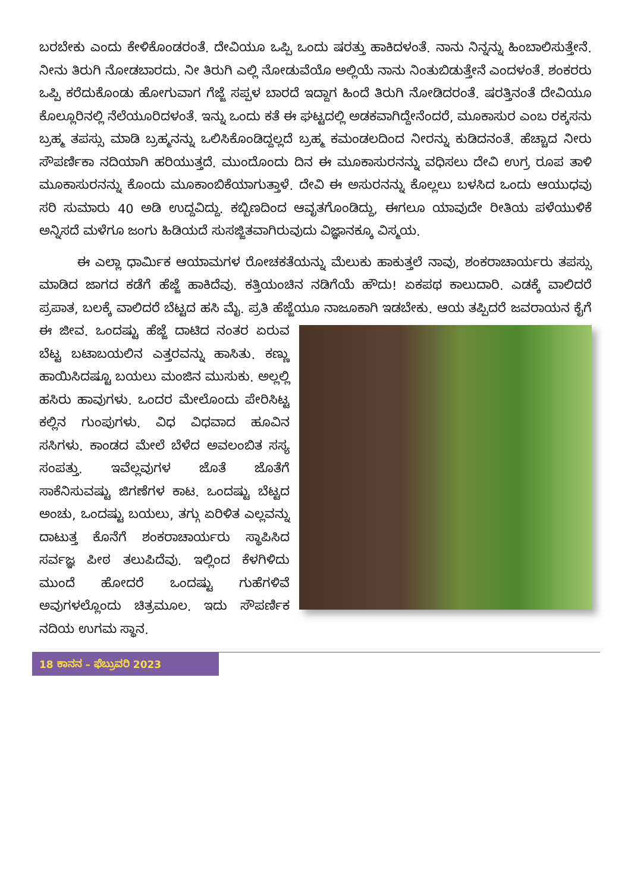ಬರಬೇಕು ಎಂದು ಕೇಳಿಕೊಂಡರಂತೆ. ದೇವಿಯೂ ಒಪ್ಪಿ ಒಂದು ಷರತ್ತು ಹಾಕಿದಳಂತೆ. ನಾನು ನಿನ್ನನ್ನು ಹಿಂಬಾಲಿಸುತ್ತೇನೆ. ನೀನು ತಿರುಗಿ ನೋಡಬಾರದು. ನೀ ತಿರುಗಿ ಎಲ್ಲಿ ನೋಡುವೆಯೊ ಅಲ್ಲಿಯೆ ನಾನು ನಿಂತುಬಿಡುತ್ತೇನೆ ಎಂದಳಂತೆ. ಶಂಕರರು ಒಪ್ಪಿ ಕರೆದುಕೊಂಡು ಹೋಗುವಾಗ ಗೆಜ್ಜೆ ಸಪ್ಪಳ ಬಾರದೆ ಇದ್ದಾಗ ಹಿಂದೆ ತಿರುಗಿ ನೋಡಿದರಂತೆ. ಷರತ್ತಿನಂತೆ ದೇವಿಯೂ ಕೊಲ್ಲೂರಿನಲ್ಲಿ ನೆಲೆಯೂರಿದಳಂತೆ. ಇನ್ನು ಒಂದು ಕತೆ ಈ ಘಟ್ಟದಲ್ಲಿ ಅಡಕವಾಗಿದ್ದೇನೆಂದರೆ, ಮೂಕಾಸುರ ಎಂಬ ರಕ್ಕಸನು ಬ್ರಹ್ಮ ತಪಸ್ಸು ಮಾಡಿ ಬ್ರಹ್ಮನನ್ನು ಒಲಿಸಿಕೊಂಡಿದ್ದಲ್ಲದೆ ಬ್ರಹ್ಮ ಕಮಂಡಲದಿಂದ ನೀರನ್ನು ಕುಡಿದನಂತೆ. ಹೆಚ್ಚಾದ ನೀರು ಸೌಪರ್ಣಿಕಾ ನದಿಯಾಗಿ ಹರಿಯುತ್ತದೆ. ಮುಂದೊಂದು ದಿನ ಈ ಮೂಕಾಸುರನನ್ನು ವಧಿಸಲು ದೇವಿ ಉಗ್ರ ರೂಪ ತಾಳಿ ಮೂಕಾಸುರನನ್ನು ಕೊಂದು ಮೂಕಾಂಬಿಕೆಯಾಗುತ್ತಾಳೆ. ದೇವಿ ಈ ಅಸುರನನ್ನು ಕೊಲ್ಲಲು ಬಳಸಿದ ಒಂದು ಆಯುಧವು ಸರಿ ಸುಮಾರು 40 ಅಡಿ ಉದ್ದವಿದ್ದು. ಕಬ್ಬಿಣದಿಂದ ಆವೃತಗೊಂಡಿದ್ದು, ಈಗಲೂ ಯಾವುದೇ ರೀತಿಯ ಪಳೆಯುಳಿಕೆ ಅನ್ನಿಸದೆ ಮಳೆಗೂ ಜಂಗು ಹಿಡಿಯದೆ ಸುಸಜ್ಜಿತವಾಗಿರುವುದು ವಿಜ್ಞಾನಕ್ಕೂ ವಿಸ್ಮಯ.
ಈ ಎಲ್ಲಾ ಧಾರ್ಮಿಕ ಆಯಾಮಗಳ ರೋಚಕತೆಯನ್ನು ಮೆಲುಕು ಹಾಕುತ್ತಲೆ ನಾವು, ಶಂಕರಾಚಾರ್ಯರು ತಪಸ್ಸು ಮಾಡಿದ ಜಾಗದ ಕಡೆಗೆ ಹೆಜ್ಜೆ ಹಾಕಿದೆವು. ಕತ್ತಿಯಂಚಿನ ನಡಿಗೆಯೆ ಹೌದು! ಏಕಪಥ ಕಾಲುದಾರಿ. ಎಡಕ್ಕೆ ವಾಲಿದರೆ ಪ್ರಪಾತ, ಬಲಕ್ಕೆ ವಾಲಿದರೆ ಬೆಟ್ಟದ ಹಸಿ ಮೈ. ಪ್ರತಿ ಹೆಜ್ಜೆಯೂ ನಾಜೂಕಾಗಿ ಇಡಬೇಕು. ಆಯ ತಪ್ಪಿದರೆ ಜವರಾಯನ ಕೈಗೆ ಈ ಜೀವ. ಒಂದಷ್ಟು ಹೆಜ್ಜೆ ದಾಟಿದ ನಂತರ ಏರುವ ಬೆಟ್ಟ ಬಟಾಬಯಲಿನ ಎತ್ತರವನ್ನು ಹಾಸಿತು. ಕಣ್ಣು ಹಾಯಿಸಿದಷ್ಟೂ ಬಯಲು ಮಂಜಿನ ಮುಸುಕು. ಅಲ್ಲಲ್ಲಿ ಹಸಿರು ಹಾವುಗಳು. ಒಂದರ ಮೇಲೊಂದು ಪೇರಿಸಿಟ್ಟ ಕಲ್ಲಿನ ಗುಂಪುಗಳು. ವಿಧ ವಿಧವಾದ ಹೂವಿನ ಸಸಿಗಳು. ಕಾಂಡದ ಮೇಲೆ ಬೆಳೆದ ಅವಲಂಬಿತ ಸಸ್ಯ ಸಂಪತ್ತು. ಇವೆಲ್ಲವುಗಳ ಜೊತೆ ಜೊತೆಗೆ ಸಾಕೆನಿಸುವಷ್ಟು ಜಿಗಣೆಗಳ ಕಾಟ. ಒಂದಷ್ಟು ಬೆಟ್ಟದ ಅಂಚು, ಒಂದಷ್ಟು ಬಯಲು, ತಗ್ಗು ಏರಿಳಿತ ಎಲ್ಲವನ್ನು ದಾಟುತ್ತ ಕೊನೆಗೆ ಶಂಕರಾಚಾರ್ಯರು ಸ್ಥಾಪಿಸಿದ ಸರ್ವಜ್ಞ ಪೀಠ ತಲುಪಿದೆವು. ಇಲ್ಲಿಂದ ಕೆಳಗಿಳಿದು ಮುಂದೆ ಹೋದರೆ ಒಂದಷ್ಟು ಗುಹೆಗಳಿವೆ ಅವುಗಳಲ್ಲೊಂದು ಚಿತ್ರಮೂಲ. ಇದು ಸೌಪರ್ಣಿಕ ನದಿಯ ಉಗಮ ಸ್ಥಾನ.
18 ಕಾನನ – ಫೆಬ್ರುವರಿ 2023